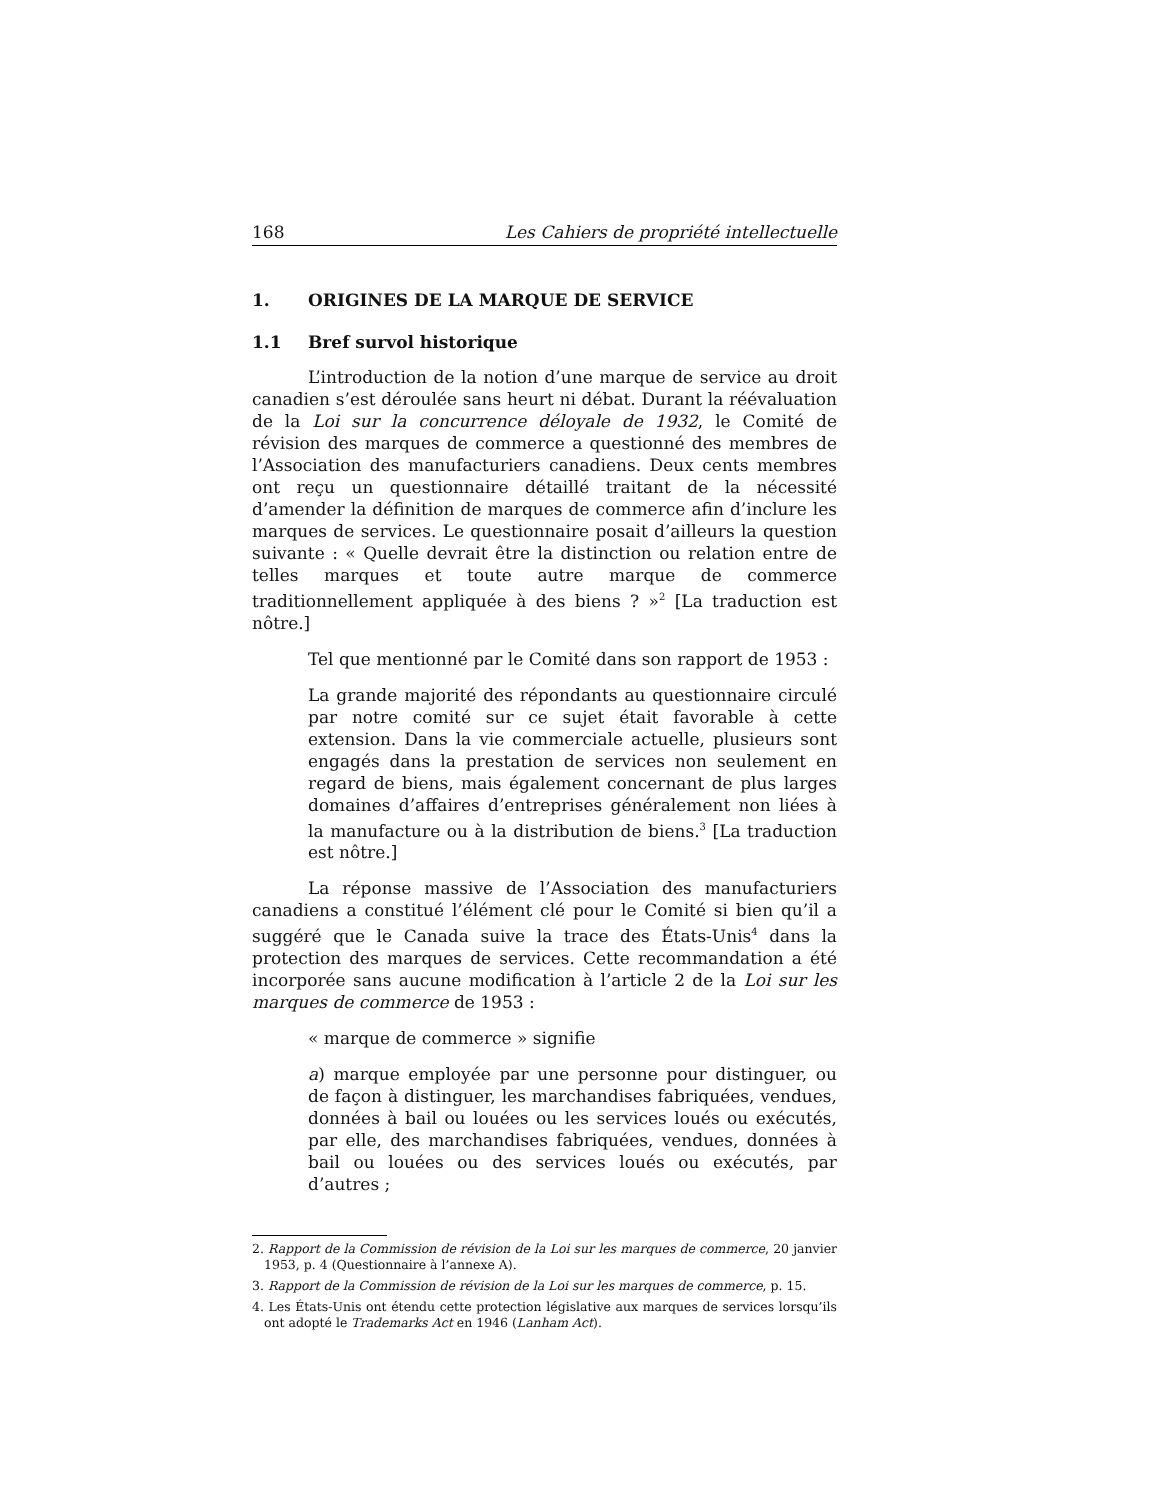168 Les Cahiers de propriété intellectuelle
1. ORIGINES DE LA MARQUE DE SERVICE
1.1 Bref survol historique
L’introduction de la notion d’une marque de service au droit canadien s’est déroulée sans heurt ni débat. Durant la réévaluation de la Loi sur la concurrence déloyale de 1932, le Comité de révision des marques de commerce a questionné des membres de l’Association des manufacturiers canadiens. Deux cents membres ont reçu un questionnaire détaillé traitant de la nécessité d’amender la définition de marques de commerce afin d’inclure les marques de services. Le questionnaire posait d’ailleurs la question suivante : « Quelle devrait être la distinction ou relation entre de telles marques et toute autre marque de commerce traditionnellement appliquée à des biens ? »<sup>2</sup> [La traduction est nôtre.]
Tel que mentionné par le Comité dans son rapport de 1953 :
La grande majorité des répondants au questionnaire circulé par notre comité sur ce sujet était favorable à cette extension. Dans la vie commerciale actuelle, plusieurs sont engagés dans la prestation de services non seulement en regard de biens, mais également concernant de plus larges domaines d’affaires d’entreprises généralement non liées à la manufacture ou à la distribution de biens.<sup>3</sup> [La traduction est nôtre.]
La réponse massive de l’Association des manufacturiers canadiens a constitué l’élément clé pour le Comité si bien qu’il a suggéré que le Canada suive la trace des États-Unis<sup>4</sup> dans la protection des marques de services. Cette recommandation a été incorporée sans aucune modification à l’article 2 de la Loi sur les marques de commerce de 1953 :
« marque de commerce » signifie
a) marque employée par une personne pour distinguer, ou de façon à distinguer, les marchandises fabriquées, vendues, données à bail ou louées ou les services loués ou exécutés, par elle, des marchandises fabriquées, vendues, données à bail ou louées ou des services loués ou exécutés, par d’autres ;
2. Rapport de la Commission de révision de la Loi sur les marques de commerce, 20 janvier 1953, p. 4 (Questionnaire à l’annexe A).
3. Rapport de la Commission de révision de la Loi sur les marques de commerce, p. 15.
4. Les États-Unis ont étendu cette protection législative aux marques de services lorsqu’ils ont adopté le Trademarks Act en 1946 (Lanham Act).